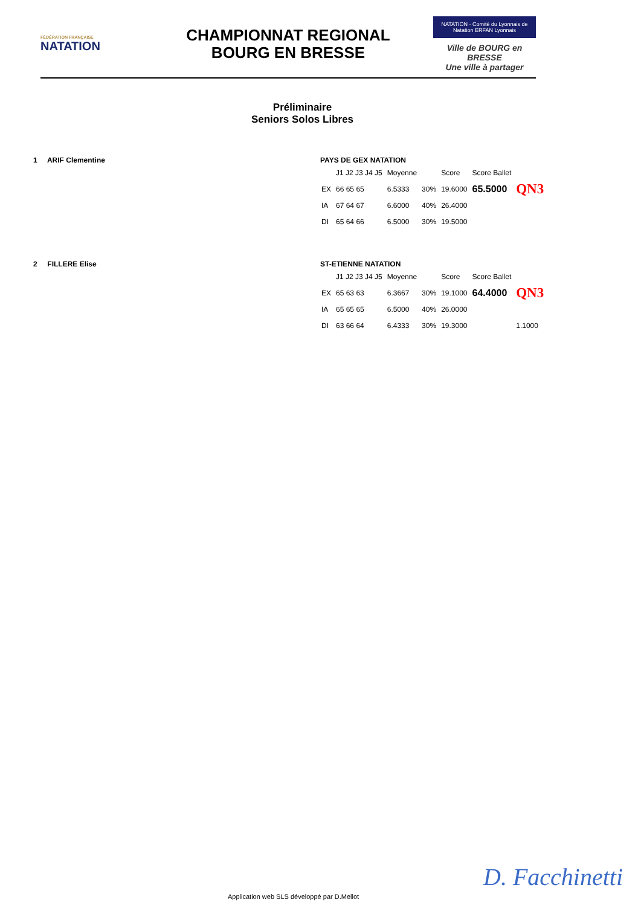FÉDÉRATION FRANÇAISE
NATATION
CHAMPIONNAT REGIONAL
BOURG EN BRESSE
NATATION · Comité du Lyonnais de Natation ERFAN Lyonnais
Ville de BOURG en BRESSE
Une ville à partager
Préliminaire
Seniors Solos Libres
1 ARIF Clementine PAYS DE GEX NATATION
| | J1 J2 J3 J4 J5 | Moyenne | | Score | Score Ballet | |
| --- | --- | --- | --- | --- | --- | --- |
| EX | 66 65 65 | 6.5333 | 30% | 19.6000 | 65.5000 | QN3 |
| IA | 67 64 67 | 6.6000 | 40% | 26.4000 | | |
| DI | 65 64 66 | 6.5000 | 30% | 19.5000 | | |
2 FILLERE Elise ST-ETIENNE NATATION
| | J1 J2 J3 J4 J5 | Moyenne | | Score | Score Ballet | |
| --- | --- | --- | --- | --- | --- | --- |
| EX | 65 63 63 | 6.3667 | 30% | 19.1000 | 64.4000 | QN3 |
| IA | 65 65 65 | 6.5000 | 40% | 26.0000 | | |
| DI | 63 66 64 | 6.4333 | 30% | 19.3000 | | 1.1000 |
Application web SLS développé par D.Mellot
D. Facchinetti